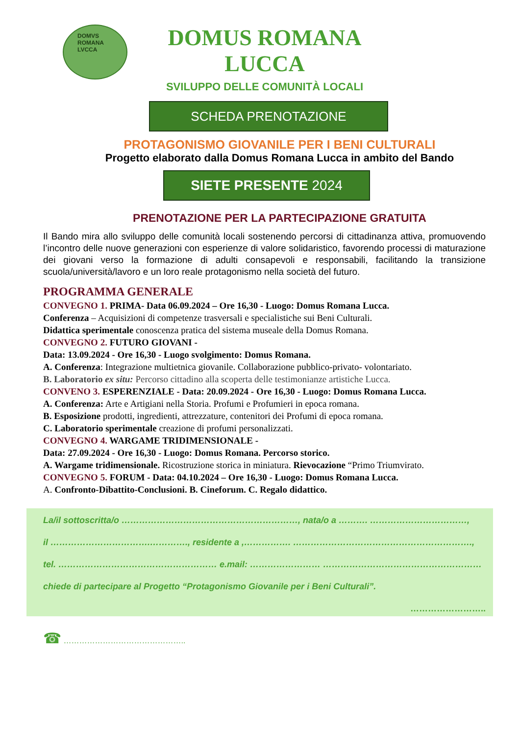DOMVS
ROMANA
LVCCA
DOMUS ROMANA LUCCA
SVILUPPO DELLE COMUNITÀ LOCALI
SCHEDA PRENOTAZIONE
PROTAGONISMO GIOVANILE PER I BENI CULTURALI
Progetto elaborato dalla Domus Romana Lucca in ambito del Bando
SIETE PRESENTE 2024
PRENOTAZIONE PER LA PARTECIPAZIONE GRATUITA
Il Bando mira allo sviluppo delle comunità locali sostenendo percorsi di cittadinanza attiva, promuovendo l’incontro delle nuove generazioni con esperienze di valore solidaristico, favorendo processi di maturazione dei giovani verso la formazione di adulti consapevoli e responsabili, facilitando la transizione scuola/università/lavoro e un loro reale protagonismo nella società del futuro.
PROGRAMMA GENERALE
CONVEGNO 1. PRIMA- Data 06.09.2024 – Ore 16,30 - Luogo: Domus Romana Lucca.
Conferenza – Acquisizioni di competenze trasversali e specialistiche sui Beni Culturali.
Didattica sperimentale conoscenza pratica del sistema museale della Domus Romana.
CONVEGNO 2. FUTURO GIOVANI -
Data: 13.09.2024 - Ore 16,30 - Luogo svolgimento: Domus Romana.
A. Conferenza: Integrazione multietnica giovanile. Collaborazione pubblico-privato- volontariato.
B. Laboratorio ex situ: Percorso cittadino alla scoperta delle testimonianze artistiche Lucca.
CONVENO 3. ESPERENZIALE - Data: 20.09.2024 - Ore 16,30 - Luogo: Domus Romana Lucca.
A. Conferenza: Arte e Artigiani nella Storia. Profumi e Profumieri in epoca romana.
B. Esposizione prodotti, ingredienti, attrezzature, contenitori dei Profumi di epoca romana.
C. Laboratorio sperimentale creazione di profumi personalizzati.
CONVEGNO 4. WARGAME TRIDIMENSIONALE -
Data: 27.09.2024 - Ore 16,30 - Luogo: Domus Romana. Percorso storico.
A. Wargame tridimensionale. Ricostruzione storica in miniatura. Rievocazione “Primo Triumvirato.
CONVEGNO 5. FORUM - Data: 04.10.2024 – Ore 16,30 - Luogo: Domus Romana Lucca.
A. Confronto-Dibattito-Conclusioni. B. Cineforum. C. Regalo didattico.
La/il sottoscritta/o ……………………………………………………, nata/o a ………. ……………………………,
il …………………………….…………., residente a ,……………. …………………………………………………….,
tel. ……………………………………………… e.mail: …………………… ………………………………………………
chiede di partecipare al Progetto “Protagonismo Giovanile per i Beni Culturali”.
……………………..
☎ ………………………………………..